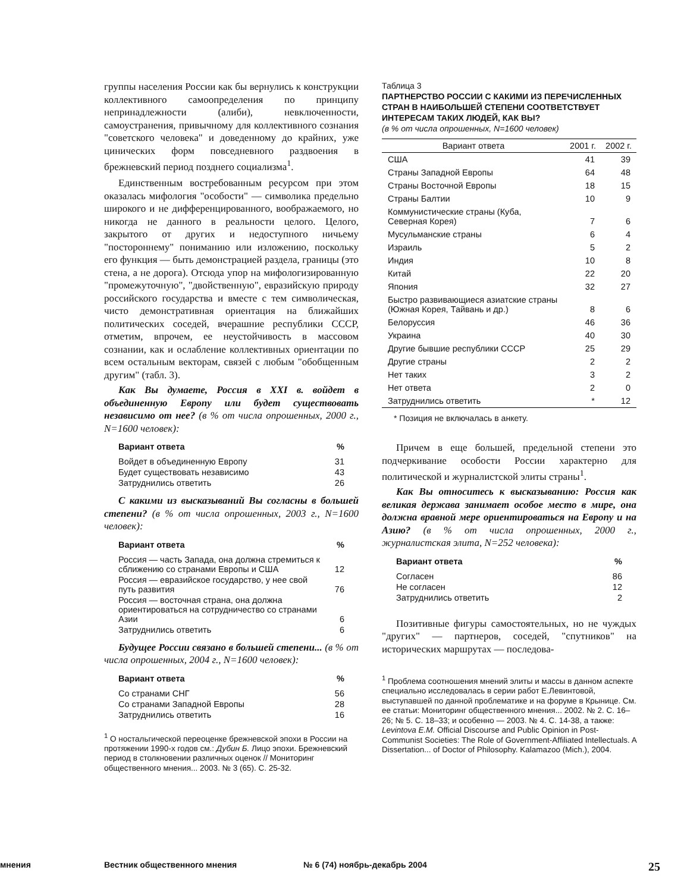группы населения России как бы вернулись к конструкции коллективного самоопределения по принципу непринадлежности (алиби), невключенности, самоустранения, привычному для коллективного сознания "советского человека" и доведенному до крайних, уже цинических форм повседневного раздвоения в брежневский период позднего социализма<sup>1</sup>.
Единственным востребованным ресурсом при этом оказалась мифология "особости" — символика предельно широкого и не дифференцированного, воображаемого, но никогда не данного в реальности целого. Целого, закрытого от других и недоступного ничьему "постороннему" пониманию или изложению, поскольку его функция — быть демонстрацией раздела, границы (это стена, а не дорога). Отсюда упор на мифологизированную "промежуточную", "двойственную", евразийскую природу российского государства и вместе с тем символическая, чисто демонстративная ориентация на ближайших политических соседей, вчерашние республики СССР, отметим, впрочем, ее неустойчивость в массовом сознании, как и ослабление коллективных ориентации по всем остальным векторам, связей с любым "обобщенным другим" (табл. 3).
Как Вы думаете, Россия в XXI в. войдет в объединенную Европу или будет существовать независимо от нее? (в % от числа опрошенных, 2000 г., N=1600 человек):
| Вариант ответа | % |
| --- | --- |
| Войдет в объединенную Европу | 31 |
| Будет существовать независимо | 43 |
| Затруднились ответить | 26 |
С какими из высказываний Вы согласны в большей степени? (в % от числа опрошенных, 2003 г., N=1600 человек):
| Вариант ответа | % |
| --- | --- |
| Россия — часть Запада, она должна стремиться к сближению со странами Европы и США | 12 |
| Россия — евразийское государство, у нее свой путь развития | 76 |
| Россия — восточная страна, она должна ориентироваться на сотрудничество со странами Азии | 6 |
| Затруднились ответить | 6 |
Будущее России связано в большей степени... (в % от числа опрошенных, 2004 г., N=1600 человек):
| Вариант ответа | % |
| --- | --- |
| Со странами СНГ | 56 |
| Со странами Западной Европы | 28 |
| Затруднились ответить | 16 |
<sup>1</sup> О ностальгической переоценке брежневской эпохи в России на протяжении 1990-х годов см.: Дубин Б. Лицо эпохи. Брежневский период в столкновении различных оценок // Мониторинг общественного мнения... 2003. № 3 (65). С. 25-32.
Таблица 3
ПАРТНЕРСТВО РОССИИ С КАКИМИ ИЗ ПЕРЕЧИСЛЕННЫХ СТРАН В НАИБОЛЬШЕЙ СТЕПЕНИ СООТВЕТСТВУЕТ ИНТЕРЕСАМ ТАКИХ ЛЮДЕЙ, КАК ВЫ?
(в % от числа опрошенных, N=1600 человек)
| Вариант ответа | 2001 г. | 2002 г. |
| --- | --- | --- |
| США | 41 | 39 |
| Страны Западной Европы | 64 | 48 |
| Страны Восточной Европы | 18 | 15 |
| Страны Балтии | 10 | 9 |
| Коммунистические страны (Куба, Северная Корея) | 7 | 6 |
| Мусульманские страны | 6 | 4 |
| Израиль | 5 | 2 |
| Индия | 10 | 8 |
| Китай | 22 | 20 |
| Япония | 32 | 27 |
| Быстро развивающиеся азиатские страны (Южная Корея, Тайвань и др.) | 8 | 6 |
| Белоруссия | 46 | 36 |
| Украина | 40 | 30 |
| Другие бывшие республики СССР | 25 | 29 |
| Другие страны | 2 | 2 |
| Нет таких | 3 | 2 |
| Нет ответа | 2 | 0 |
| Затруднились ответить | * | 12 |
* Позиция не включалась в анкету.
Причем в еще большей, предельной степени это подчеркивание особости России характерно для политической и журналистской элиты страны<sup>1</sup>.
Как Вы относитесь к высказыванию: Россия как великая держава занимает особое место в мире, она должна вравной мере ориентироваться на Европу и на Азию? (в % от числа опрошенных, 2000 г., журналистская элита, N=252 человека):
| Вариант ответа | % |
| --- | --- |
| Согласен | 86 |
| Не согласен | 12 |
| Затруднились ответить | 2 |
Позитивные фигуры самостоятельных, но не чуждых "других" — партнеров, соседей, "спутников" на исторических маршрутах — последова-
<sup>1</sup> Проблема соотношения мнений элиты и массы в данном аспекте специально исследовалась в серии работ Е.Левинтовой, выступавшей по данной проблематике и на форуме в Крынице. См. ее статьи: Мониторинг общественного мнения... 2002. № 2. С. 16–26; № 5. С. 18–33; и особенно — 2003. № 4. С. 14-38, а также: Levintova E.M. Official Discourse and Public Opinion in Post-Communist Societies: The Role of Government-Affiliated Intellectuals. A Dissertation... of Doctor of Philosophy. Kalamazoo (Mich.), 2004.
мнения Вестник общественного мнения № 6 (74) ноябрь-декабрь 2004 25